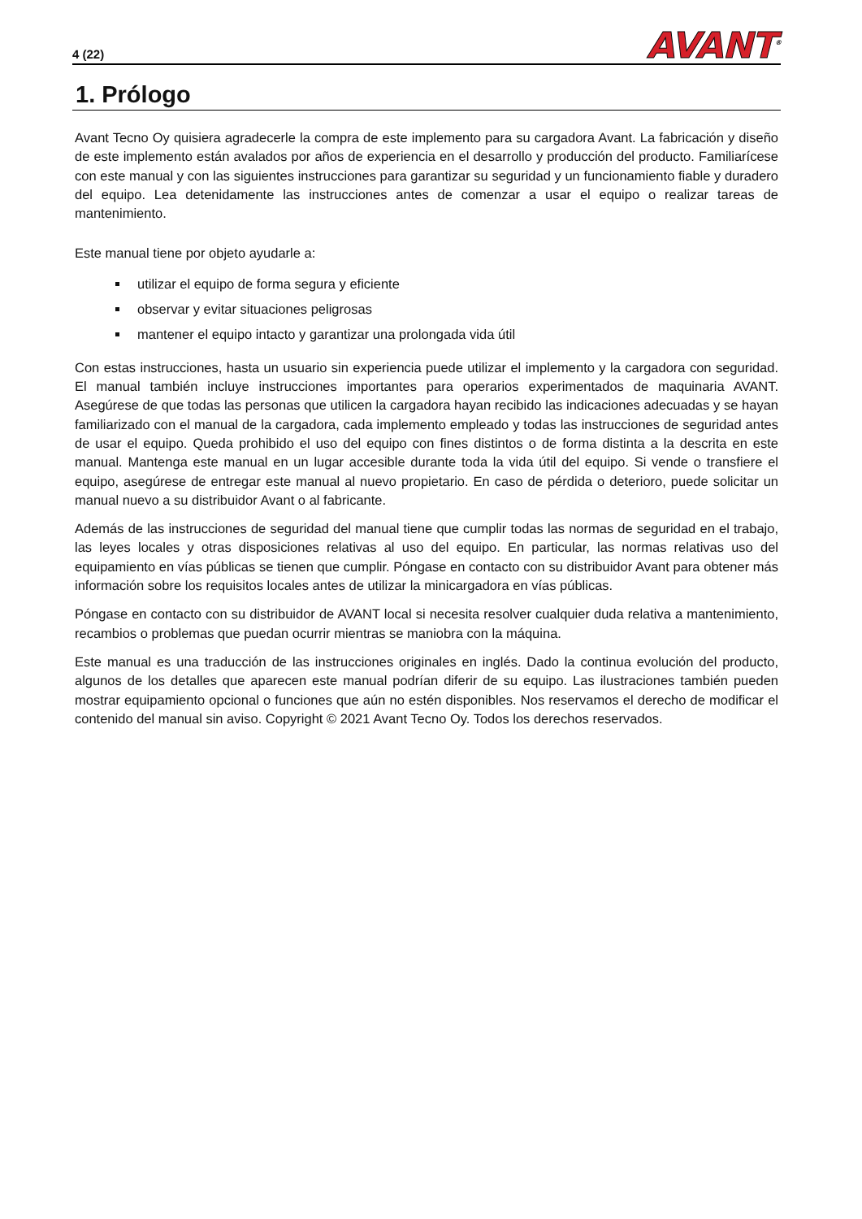4 (22) AVANT<sup>®</sup>
1. Prólogo
Avant Tecno Oy quisiera agradecerle la compra de este implemento para su cargadora Avant. La fabricación y diseño de este implemento están avalados por años de experiencia en el desarrollo y producción del producto. Familiarícese con este manual y con las siguientes instrucciones para garantizar su seguridad y un funcionamiento fiable y duradero del equipo. Lea detenidamente las instrucciones antes de comenzar a usar el equipo o realizar tareas de mantenimiento.
Este manual tiene por objeto ayudarle a:
utilizar el equipo de forma segura y eficiente
observar y evitar situaciones peligrosas
mantener el equipo intacto y garantizar una prolongada vida útil
Con estas instrucciones, hasta un usuario sin experiencia puede utilizar el implemento y la cargadora con seguridad. El manual también incluye instrucciones importantes para operarios experimentados de maquinaria AVANT. Asegúrese de que todas las personas que utilicen la cargadora hayan recibido las indicaciones adecuadas y se hayan familiarizado con el manual de la cargadora, cada implemento empleado y todas las instrucciones de seguridad antes de usar el equipo. Queda prohibido el uso del equipo con fines distintos o de forma distinta a la descrita en este manual. Mantenga este manual en un lugar accesible durante toda la vida útil del equipo. Si vende o transfiere el equipo, asegúrese de entregar este manual al nuevo propietario. En caso de pérdida o deterioro, puede solicitar un manual nuevo a su distribuidor Avant o al fabricante.
Además de las instrucciones de seguridad del manual tiene que cumplir todas las normas de seguridad en el trabajo, las leyes locales y otras disposiciones relativas al uso del equipo. En particular, las normas relativas uso del equipamiento en vías públicas se tienen que cumplir. Póngase en contacto con su distribuidor Avant para obtener más información sobre los requisitos locales antes de utilizar la minicargadora en vías públicas.
Póngase en contacto con su distribuidor de AVANT local si necesita resolver cualquier duda relativa a mantenimiento, recambios o problemas que puedan ocurrir mientras se maniobra con la máquina.
Este manual es una traducción de las instrucciones originales en inglés. Dado la continua evolución del producto, algunos de los detalles que aparecen este manual podrían diferir de su equipo. Las ilustraciones también pueden mostrar equipamiento opcional o funciones que aún no estén disponibles. Nos reservamos el derecho de modificar el contenido del manual sin aviso. Copyright © 2021 Avant Tecno Oy. Todos los derechos reservados.